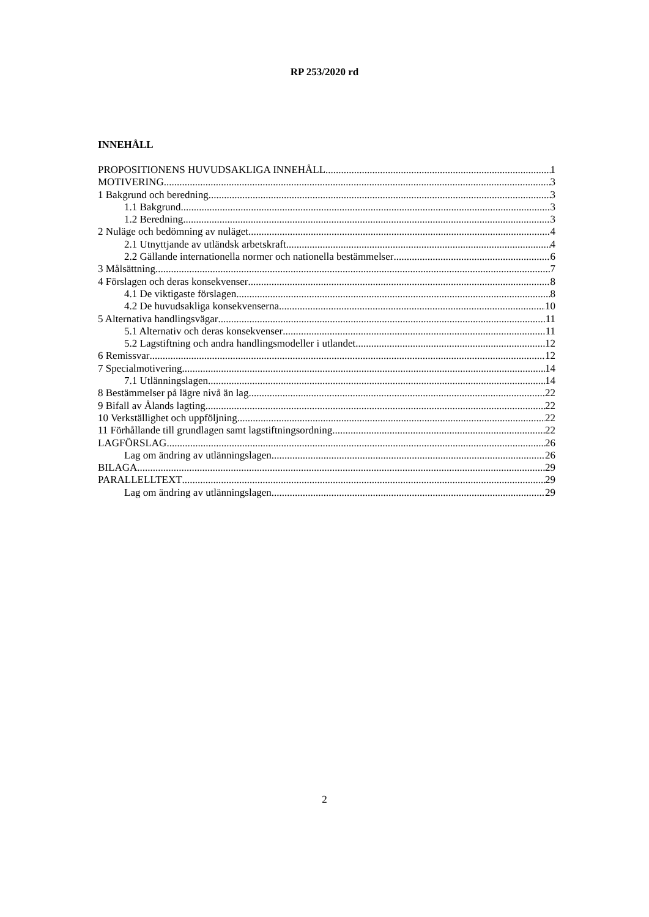RP 253/2020 rd
INNEHÅLL
PROPOSITIONENS HUVUDSAKLIGA INNEHÅLL 1
MOTIVERING 3
1 Bakgrund och beredning 3
1.1 Bakgrund 3
1.2 Beredning 3
2 Nuläge och bedömning av nuläget 4
2.1 Utnyttjande av utländsk arbetskraft 4
2.2 Gällande internationella normer och nationella bestämmelser 6
3 Målsättning 7
4 Förslagen och deras konsekvenser 8
4.1 De viktigaste förslagen 8
4.2 De huvudsakliga konsekvenserna 10
5 Alternativa handlingsvägar 11
5.1 Alternativ och deras konsekvenser 11
5.2 Lagstiftning och andra handlingsmodeller i utlandet 12
6 Remissvar 12
7 Specialmotivering 14
7.1 Utlänningslagen 14
8 Bestämmelser på lägre nivå än lag 22
9 Bifall av Ålands lagting 22
10 Verkställighet och uppföljning 22
11 Förhållande till grundlagen samt lagstiftningsordning 22
LAGFÖRSLAG 26
Lag om ändring av utlänningslagen 26
BILAGA 29
PARALLELLTEXT 29
Lag om ändring av utlänningslagen 29
2